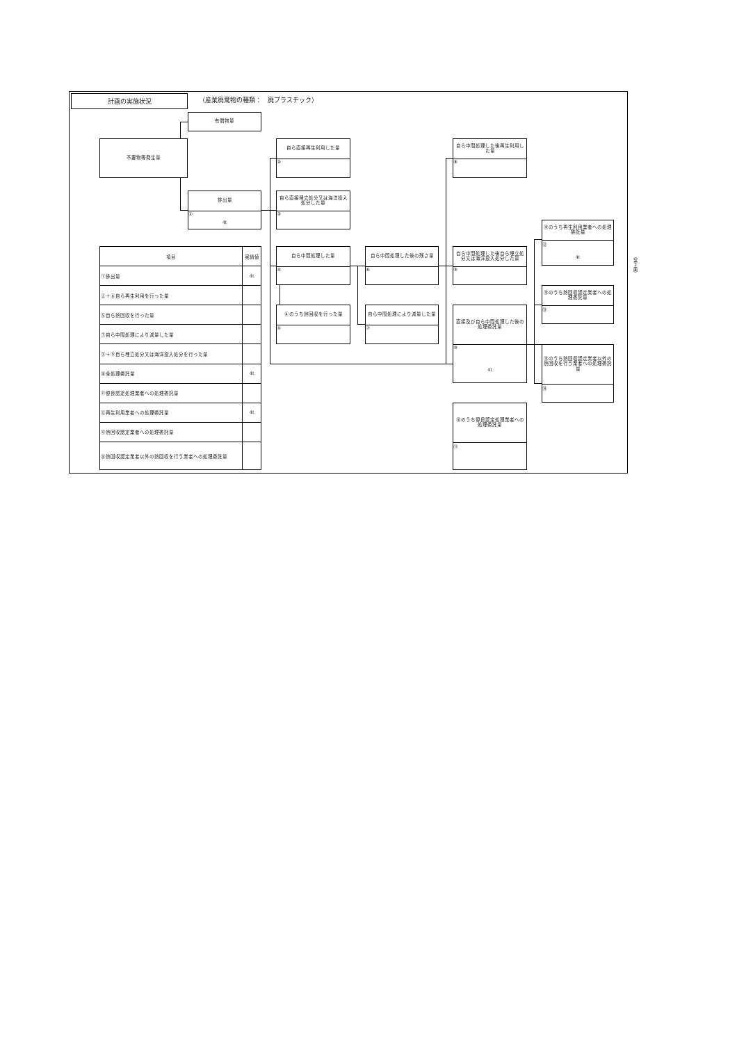計画の実施状況
（産業廃棄物の種類：　廃プラスチック）
有償物量
不要物等発生量
自ら直接再生利用した量
②
自ら中間処理した後再生利用した量
⑧
排出量
①
4t
自ら直接埋立処分又は海洋投入処分した量
③
⑩のうち再生利用業者への処理委託量
⑫
4t
| 項目 | 実績値 |
| --- | --- |
| ①排出量 | 4t |
| ②＋⑧自ら再生利用を行った量 | |
| ⑤自ら熱回収を行った量 | |
| ⑦自ら中間処理により減量した量 | |
| ③＋⑨自ら埋立処分又は海洋投入処分を行った量 | |
| ⑩全処理委託量 | 4t |
| ⑪優良認定処理業者への処理委託量 | |
| ⑫再生利用業者への処理委託量 | 4t |
| ⑬熱回収認定業者への処理委託量 | |
| ⑭熱回収認定業者以外の熱回収を行う業者への処理委託量 | |
自ら中間処理した量
④
自ら中間処理した後の残さ量
⑥
自ら中間処理した後自ら埋立処分又は海洋投入処分した量
⑨
⑩のうち熱回収認定業者への処理委託量
⑬
④のうち熱回収を行った量
⑤
自ら中間処理により減量した量
⑦
直接及び自ら中間処理した後の処理委託量
⑩
4t
⑩のうち熱回収認定業者以外の熱回収を行う業者への処理委託量
⑭
⑩のうち優良認定処理業者への処理委託量
⑪
（第２面）